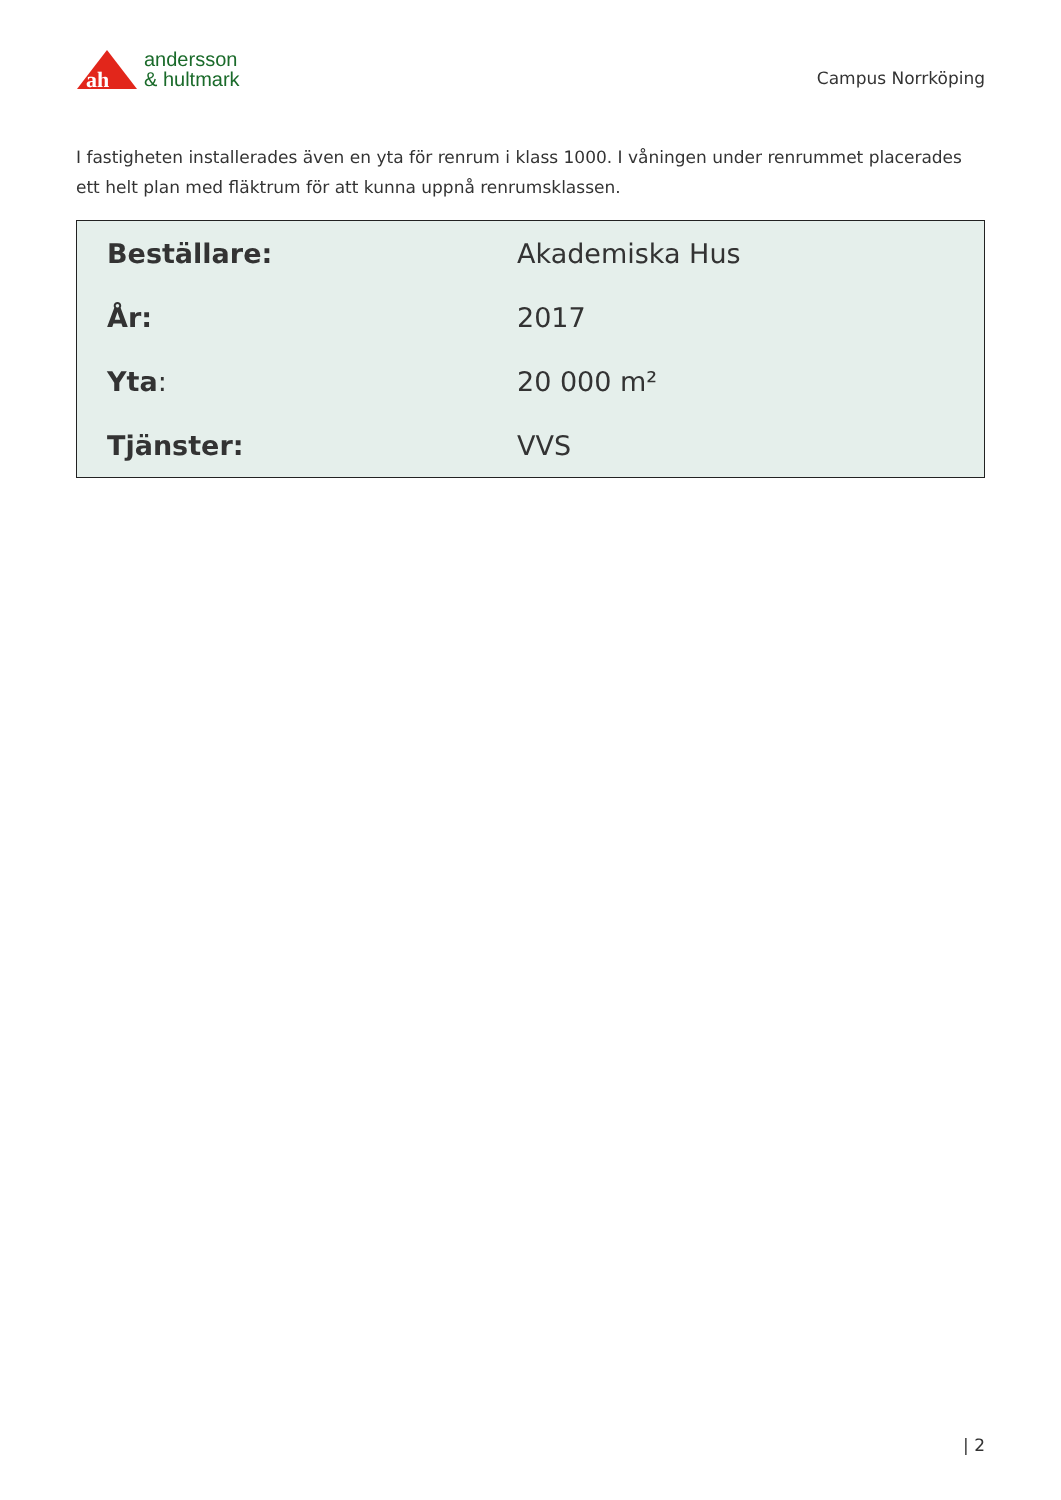ah
andersson
& hultmark
Campus Norrköping
I fastigheten installerades även en yta för renrum i klass 1000. I våningen under renrummet placerades ett helt plan med fläktrum för att kunna uppnå renrumsklassen.
| Beställare: | Akademiska Hus |
| År: | 2017 |
| Yta : | 20 000 m² |
| Tjänster: | VVS |
| 2